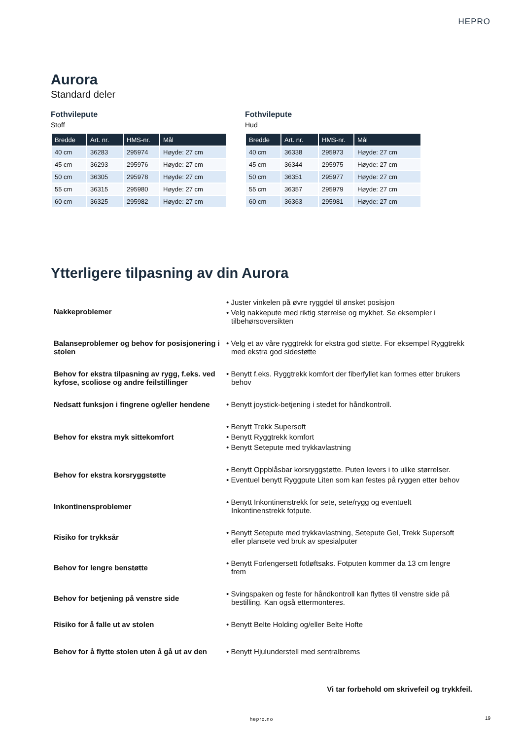HEPRO
Aurora
Standard deler
Fothvilepute
Stoff
| Bredde | Art. nr. | HMS-nr. | Mål |
| --- | --- | --- | --- |
| 40 cm | 36283 | 295974 | Høyde: 27 cm |
| 45 cm | 36293 | 295976 | Høyde: 27 cm |
| 50 cm | 36305 | 295978 | Høyde: 27 cm |
| 55 cm | 36315 | 295980 | Høyde: 27 cm |
| 60 cm | 36325 | 295982 | Høyde: 27 cm |
Fothvilepute
Hud
| Bredde | Art. nr. | HMS-nr. | Mål |
| --- | --- | --- | --- |
| 40 cm | 36338 | 295973 | Høyde: 27 cm |
| 45 cm | 36344 | 295975 | Høyde: 27 cm |
| 50 cm | 36351 | 295977 | Høyde: 27 cm |
| 55 cm | 36357 | 295979 | Høyde: 27 cm |
| 60 cm | 36363 | 295981 | Høyde: 27 cm |
Ytterligere tilpasning av din Aurora
Nakkeproblemer
• Juster vinkelen på øvre ryggdel til ønsket posisjon
• Velg nakkepute med riktig størrelse og mykhet. Se eksempler i tilbehørsoversikten
Balanseproblemer og behov for posisjonering i stolen
• Velg et av våre ryggtrekk for ekstra god støtte. For eksempel Ryggtrekk med ekstra god sidestøtte
Behov for ekstra tilpasning av rygg, f.eks. ved kyfose, scoliose og andre feilstillinger
• Benytt f.eks. Ryggtrekk komfort der fiberfyllet kan formes etter brukers behov
Nedsatt funksjon i fingrene og/eller hendene
• Benytt joystick-betjening i stedet for håndkontroll.
Behov for ekstra myk sittekomfort
• Benytt Trekk Supersoft
• Benytt Ryggtrekk komfort
• Benytt Setepute med trykkavlastning
Behov for ekstra korsryggstøtte
• Benytt Oppblåsbar korsryggstøtte. Puten levers i to ulike størrelser.
• Eventuel benytt Ryggpute Liten som kan festes på ryggen etter behov
Inkontinensproblemer
• Benytt Inkontinenstrekk for sete, sete/rygg og eventuelt Inkontinenstrekk fotpute.
Risiko for trykksår
• Benytt Setepute med trykkavlastning, Setepute Gel, Trekk Supersoft eller plansete ved bruk av spesialputer
Behov for lengre benstøtte
• Benytt Forlengersett fotløftsaks. Fotputen kommer da 13 cm lengre frem
Behov for betjening på venstre side
• Svingspaken og feste for håndkontroll kan flyttes til venstre side på bestilling. Kan også ettermonteres.
Risiko for å falle ut av stolen
• Benytt Belte Holding og/eller Belte Hofte
Behov for å flytte stolen uten å gå ut av den
• Benytt Hjulunderstell med sentralbrems
Vi tar forbehold om skrivefeil og trykkfeil.
hepro.no 19